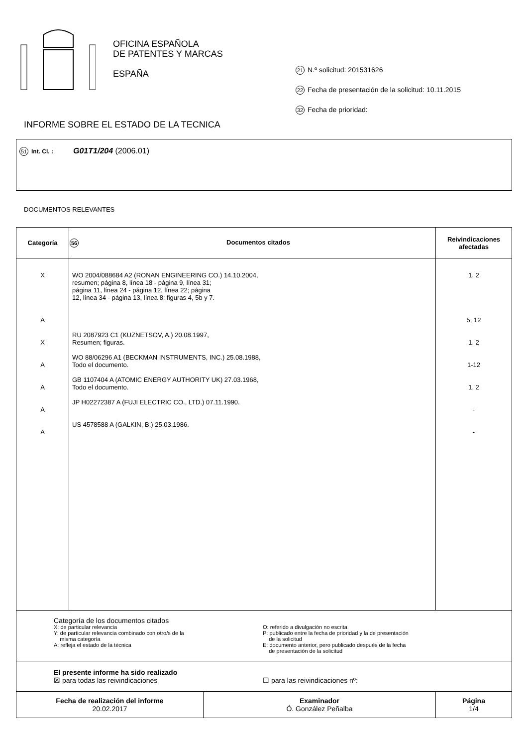OFICINA ESPAÑOLA
DE PATENTES Y MARCAS
ESPAÑA
21 N.º solicitud: 201531626
22 Fecha de presentación de la solicitud: 10.11.2015
32 Fecha de prioridad:
INFORME SOBRE EL ESTADO DE LA TECNICA
51 Int. Cl. : G01T1/204 (2006.01)
DOCUMENTOS RELEVANTES
| Categoría | 56 Documentos citados | Reivindicaciones afectadas |
| --- | --- | --- |
| X A X A A A A | WO 2004/088684 A2 (RONAN ENGINEERING CO.) 14.10.2004, resumen; página 8, línea 18 - página 9, línea 31; página 11, línea 24 - página 12, línea 22; página 12, línea 34 - página 13, línea 8; figuras 4, 5b y 7. RU 2087923 C1 (KUZNETSOV, A.) 20.08.1997, Resumen; figuras. WO 88/06296 A1 (BECKMAN INSTRUMENTS, INC.) 25.08.1988, Todo el documento. GB 1107404 A (ATOMIC ENERGY AUTHORITY UK) 27.03.1968, Todo el documento. JP H02272387 A (FUJI ELECTRIC CO., LTD.) 07.11.1990. US 4578588 A (GALKIN, B.) 25.03.1986. | 1, 2 5, 12 1, 2 1-12 1, 2 - - |
| Categoría de los documentos citados X: de particular relevancia Y: de particular relevancia combinado con otro/s de la misma categoría A: refleja el estado de la técnica O: referido a divulgación no escrita P: publicado entre la fecha de prioridad y la de presentación de la solicitud E: documento anterior, pero publicado después de la fecha de presentación de la solicitud | | |
| El presente informe ha sido realizado ☒ para todas las reivindicaciones ☐ para las reivindicaciones nº: | | |
| Fecha de realización del informe 20.02.2017 | Examinador Ó. González Peñalba | Página 1/4 |